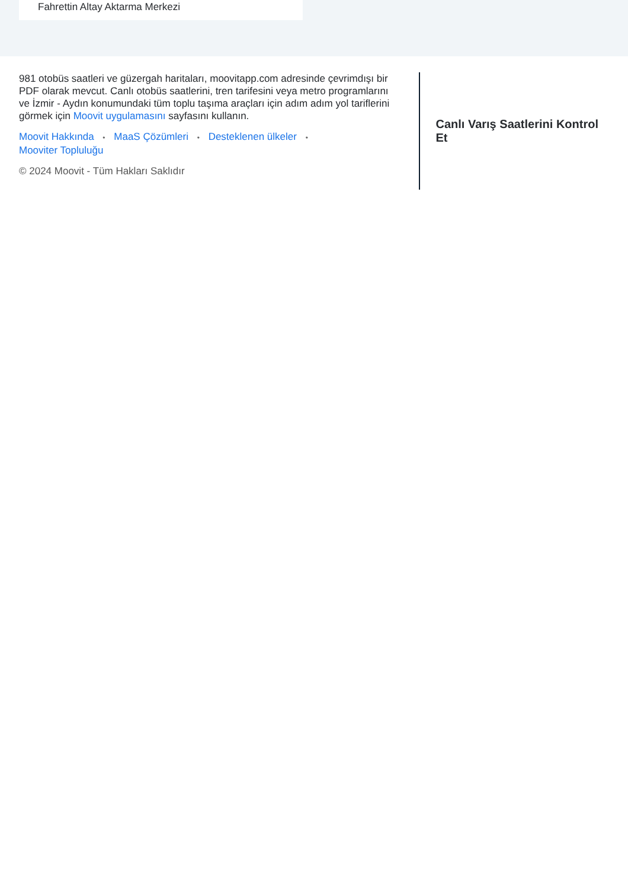Fahrettin Altay Aktarma Merkezi
981 otobüs saatleri ve güzergah haritaları, moovitapp.com adresinde çevrimdışı bir PDF olarak mevcut. Canlı otobüs saatlerini, tren tarifesini veya metro programlarını ve İzmir - Aydın konumundaki tüm toplu taşıma araçları için adım adım yol tariflerini görmek için Moovit uygulamasını sayfasını kullanın.
Moovit Hakkında • MaaS Çözümleri • Desteklenen ülkeler •
Mooviter Topluluğu
© 2024 Moovit - Tüm Hakları Saklıdır
Canlı Varış Saatlerini Kontrol Et